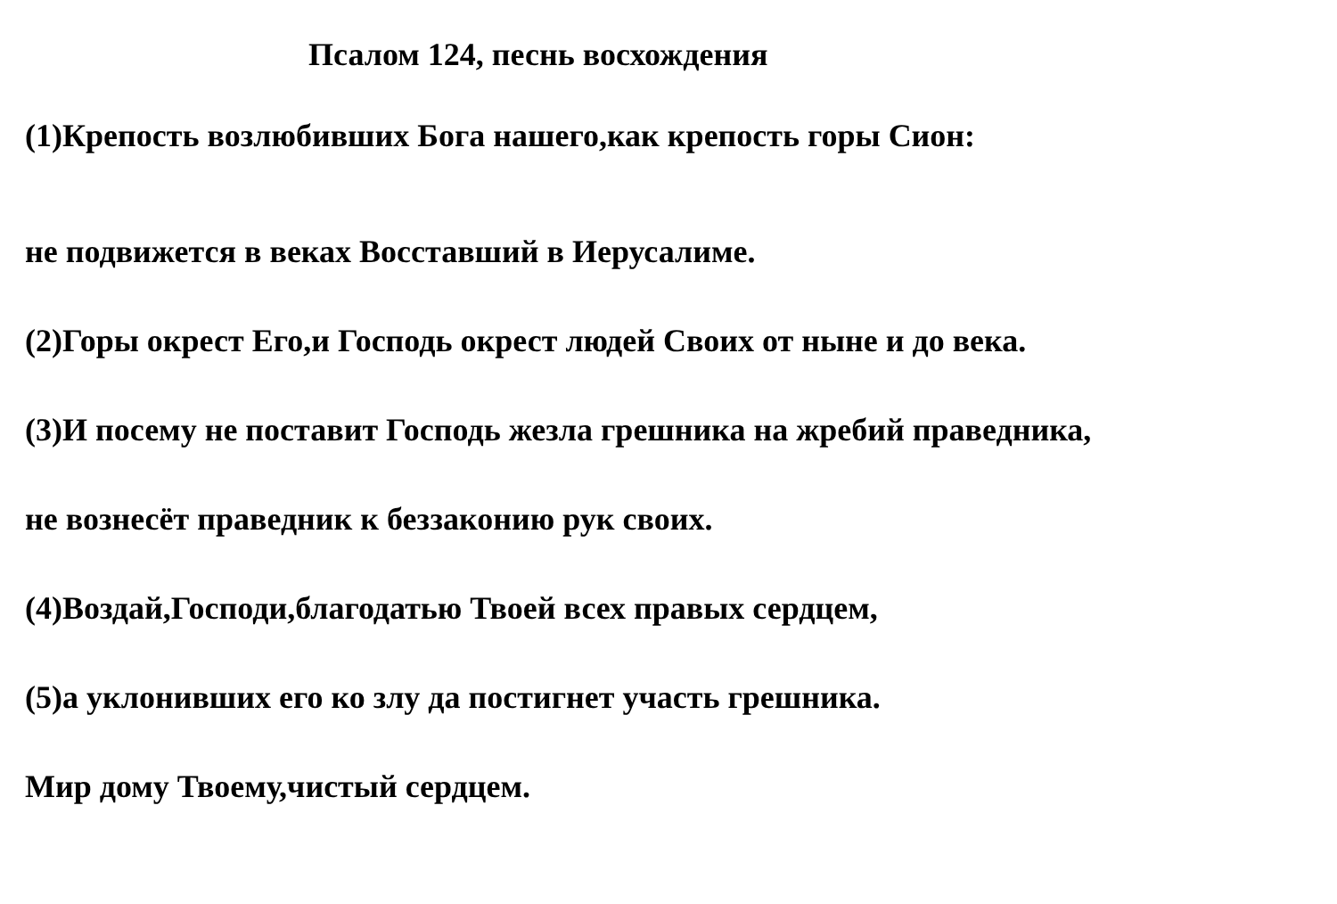Псалом 124, песнь восхождения
(1)Крепость возлюбивших Бога нашего,как крепость горы Сион:
не подвижется в веках Восставший в Иерусалиме.
(2)Горы окрест Его,и Господь окрест людей Своих от ныне и до века.
(3)И посему не поставит Господь жезла грешника на жребий праведника,
не вознесёт праведник к беззаконию рук своих.
(4)Воздай,Господи,благодатью Твоей всех правых сердцем,
(5)а уклонивших его ко злу да постигнет участь грешника.
Мир дому Твоему,чистый сердцем.